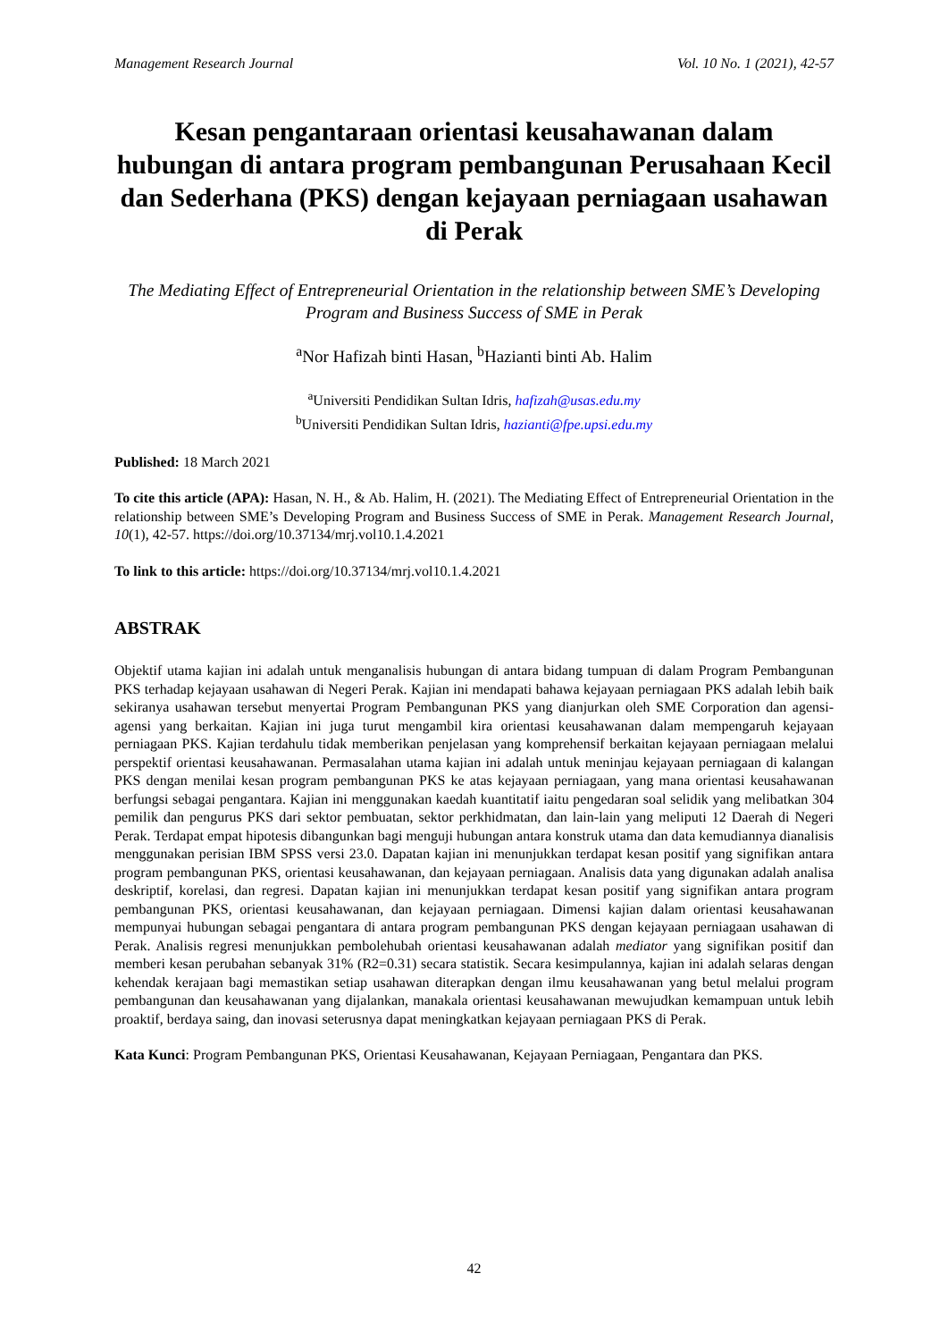Management Research Journal Vol. 10 No. 1 (2021), 42-57
Kesan pengantaraan orientasi keusahawanan dalam hubungan di antara program pembangunan Perusahaan Kecil dan Sederhana (PKS) dengan kejayaan perniagaan usahawan di Perak
The Mediating Effect of Entrepreneurial Orientation in the relationship between SME’s Developing Program and Business Success of SME in Perak
<sup>a</sup> Nor Hafizah binti Hasan, <sup>b</sup>Hazianti binti Ab. Halim
<sup>a</sup> Universiti Pendidikan Sultan Idris, hafizah@usas.edu.my
<sup>b</sup> Universiti Pendidikan Sultan Idris, hazianti@fpe.upsi.edu.my
Published: 18 March 2021
To cite this article (APA): Hasan, N. H., & Ab. Halim, H. (2021). The Mediating Effect of Entrepreneurial Orientation in the relationship between SME’s Developing Program and Business Success of SME in Perak. Management Research Journal, 10(1), 42-57. https://doi.org/10.37134/mrj.vol10.1.4.2021
To link to this article: https://doi.org/10.37134/mrj.vol10.1.4.2021
ABSTRAK
Objektif utama kajian ini adalah untuk menganalisis hubungan di antara bidang tumpuan di dalam Program Pembangunan PKS terhadap kejayaan usahawan di Negeri Perak. Kajian ini mendapati bahawa kejayaan perniagaan PKS adalah lebih baik sekiranya usahawan tersebut menyertai Program Pembangunan PKS yang dianjurkan oleh SME Corporation dan agensi-agensi yang berkaitan. Kajian ini juga turut mengambil kira orientasi keusahawanan dalam mempengaruh kejayaan perniagaan PKS. Kajian terdahulu tidak memberikan penjelasan yang komprehensif berkaitan kejayaan perniagaan melalui perspektif orientasi keusahawanan. Permasalahan utama kajian ini adalah untuk meninjau kejayaan perniagaan di kalangan PKS dengan menilai kesan program pembangunan PKS ke atas kejayaan perniagaan, yang mana orientasi keusahawanan berfungsi sebagai pengantara. Kajian ini menggunakan kaedah kuantitatif iaitu pengedaran soal selidik yang melibatkan 304 pemilik dan pengurus PKS dari sektor pembuatan, sektor perkhidmatan, dan lain-lain yang meliputi 12 Daerah di Negeri Perak. Terdapat empat hipotesis dibangunkan bagi menguji hubungan antara konstruk utama dan data kemudiannya dianalisis menggunakan perisian IBM SPSS versi 23.0. Dapatan kajian ini menunjukkan terdapat kesan positif yang signifikan antara program pembangunan PKS, orientasi keusahawanan, dan kejayaan perniagaan. Analisis data yang digunakan adalah analisa deskriptif, korelasi, dan regresi. Dapatan kajian ini menunjukkan terdapat kesan positif yang signifikan antara program pembangunan PKS, orientasi keusahawanan, dan kejayaan perniagaan. Dimensi kajian dalam orientasi keusahawanan mempunyai hubungan sebagai pengantara di antara program pembangunan PKS dengan kejayaan perniagaan usahawan di Perak. Analisis regresi menunjukkan pembolehubah orientasi keusahawanan adalah mediator yang signifikan positif dan memberi kesan perubahan sebanyak 31% (R2=0.31) secara statistik. Secara kesimpulannya, kajian ini adalah selaras dengan kehendak kerajaan bagi memastikan setiap usahawan diterapkan dengan ilmu keusahawanan yang betul melalui program pembangunan dan keusahawanan yang dijalankan, manakala orientasi keusahawanan mewujudkan kemampuan untuk lebih proaktif, berdaya saing, dan inovasi seterusnya dapat meningkatkan kejayaan perniagaan PKS di Perak.
Kata Kunci: Program Pembangunan PKS, Orientasi Keusahawanan, Kejayaan Perniagaan, Pengantara dan PKS.
42